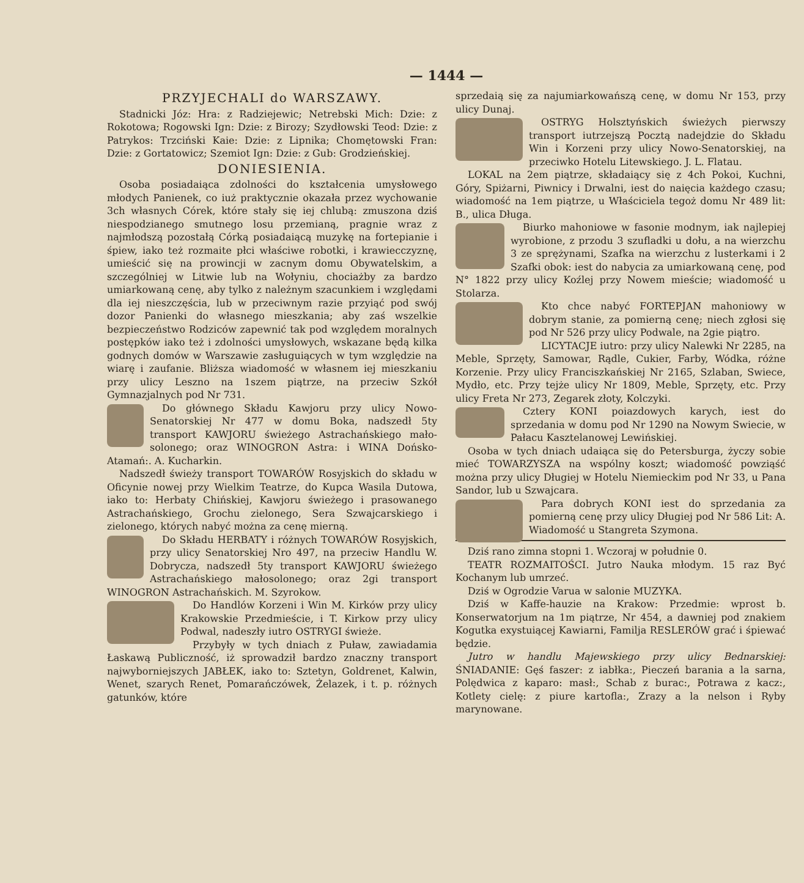— 1444 —
PRZYJECHALI do WARSZAWY.
Stadnicki Józ: Hra: z Radziejewic; Netrebski Mich: Dzie: z Rokotowa; Rogowski Ign: Dzie: z Birozy; Szydłowski Teod: Dzie: z Patrykos: Trzciński Kaie: Dzie: z Lipnika; Chomętowski Fran: Dzie: z Gortatowicz; Szemiot Ign: Dzie: z Gub: Grodzieńskiej.
DONIESIENIA.
Osoba posiadaiąca zdolności do kształcenia umysłowego młodych Panienek, co iuż praktycznie okazała przez wychowanie 3ch własnych Córek, które stały się iej chlubą: zmuszona dziś niespodzianego smutnego losu przemianą, pragnie wraz z najmłodszą pozostałą Córką posiadaiącą muzykę na fortepianie i śpiew, iako też rozmaite płci właściwe robotki, i krawiecczyznę, umieścić się na prowincji w zacnym domu Obywatelskim, a szczególniej w Litwie lub na Wołyniu, chociażby za bardzo umiarkowaną cenę, aby tylko z należnym szacunkiem i względami dla iej nieszczęścia, lub w przeciwnym razie przyiąć pod swój dozor Panienki do własnego mieszkania; aby zaś wszelkie bezpieczeństwo Rodziców zapewnić tak pod względem moralnych postępków iako też i zdolności umysłowych, wskazane będą kilka godnych domów w Warszawie zasługuiących w tym względzie na wiarę i zaufanie. Bliższa wiadomość w własnem iej mieszkaniu przy ulicy Leszno na 1szem piątrze, na przeciw Szkół Gymnazjalnych pod Nr 731.
Do głównego Składu Kawjoru przy ulicy Nowo-Senatorskiej Nr 477 w domu Boka, nadszedł 5ty transport KAWJORU świeżego Astrachańskiego mało-solonego; oraz WINOGRON Astra: i WINA Dońsko-Atamań:. A. Kucharkin.
Nadszedł świeży transport TOWARÓW Rosyjskich do składu w Oficynie nowej przy Wielkim Teatrze, do Kupca Wasila Dutowa, iako to: Herbaty Chińskiej, Kawjoru świeżego i prasowanego Astrachańskiego, Grochu zielonego, Sera Szwajcarskiego i zielonego, których nabyć można za cenę mierną.
Do Składu HERBATY i różnych TOWARÓW Rosyjskich, przy ulicy Senatorskiej Nro 497, na przeciw Handlu W. Dobrycza, nadszedł 5ty transport KAWJORU świeżego Astrachańskiego małosolonego; oraz 2gi transport WINOGRON Astrachańskich. M. Szyrokow.
Do Handlów Korzeni i Win M. Kirków przy ulicy Krakowskie Przedmieście, i T. Kirkow przy ulicy Podwal, nadeszły iutro OSTRYGI świeże.
Przybyły w tych dniach z Puław, zawiadamia Łaskawą Publiczność, iż sprowadził bardzo znaczny transport najwyborniejszych JABŁEK, iako to: Sztetyn, Goldrenet, Kalwin, Wenet, szarych Renet, Pomarańczówek, Żelazek, i t. p. różnych gatunków, które
sprzedaią się za najumiarkowańszą cenę, w domu Nr 153, przy ulicy Dunaj.
OSTRYG Holsztyńskich świeżych pierwszy transport iutrzejszą Pocztą nadejdzie do Składu Win i Korzeni przy ulicy Nowo-Senatorskiej, na przeciwko Hotelu Litewskiego. J. L. Flatau.
LOKAL na 2em piątrze, składaiący się z 4ch Pokoi, Kuchni, Góry, Spiżarni, Piwnicy i Drwalni, iest do naięcia każdego czasu; wiadomość na 1em piątrze, u Właściciela tegoż domu Nr 489 lit: B., ulica Długa.
Biurko mahoniowe w fasonie modnym, iak najlepiej wyrobione, z przodu 3 szufladki u dołu, a na wierzchu 3 ze sprężynami, Szafka na wierzchu z lusterkami i 2 Szafki obok: iest do nabycia za umiarkowaną cenę, pod N° 1822 przy ulicy Koźlej przy Nowem mieście; wiadomość u Stolarza.
Kto chce nabyć FORTEPJAN mahoniowy w dobrym stanie, za pomierną cenę; niech zgłosi się pod Nr 526 przy ulicy Podwale, na 2gie piątro.
LICYTACJE iutro: przy ulicy Nalewki Nr 2285, na Meble, Sprzęty, Samowar, Rądle, Cukier, Farby, Wódka, różne Korzenie. Przy ulicy Franciszkańskiej Nr 2165, Szlaban, Swiece, Mydło, etc. Przy tejże ulicy Nr 1809, Meble, Sprzęty, etc. Przy ulicy Freta Nr 273, Zegarek złoty, Kolczyki.
Cztery KONI poiazdowych karych, iest do sprzedania w domu pod Nr 1290 na Nowym Swiecie, w Pałacu Kasztelanowej Lewińskiej.
Osoba w tych dniach udaiąca się do Petersburga, życzy sobie mieć TOWARZYSZA na wspólny koszt; wiadomość powziąść można przy ulicy Długiej w Hotelu Niemieckim pod Nr 33, u Pana Sandor, lub u Szwajcara.
Para dobrych KONI iest do sprzedania za pomierną cenę przy ulicy Długiej pod Nr 586 Lit: A. Wiadomość u Stangreta Szymona.
Dziś rano zimna stopni 1. Wczoraj w południe 0.
TEATR ROZMAITOŚCI. Jutro Nauka młodym. 15 raz Być Kochanym lub umrzeć.
Dziś w Ogrodzie Varua w salonie MUZYKA.
Dziś w Kaffe-hauzie na Krakow: Przedmie: wprost b. Konserwatorjum na 1m piątrze, Nr 454, a dawniej pod znakiem Kogutka exystuiącej Kawiarni, Familja RESLERÓW grać i śpiewać będzie.
Jutro w handlu Majewskiego przy ulicy Bednarskiej: ŚNIADANIE: Gęś faszer: z iabłka:, Pieczeń barania a la sarna, Polędwica z kaparo: masł:, Schab z burac:, Potrawa z kacz:, Kotlety cielę: z piure kartofla:, Zrazy a la nelson i Ryby marynowane.